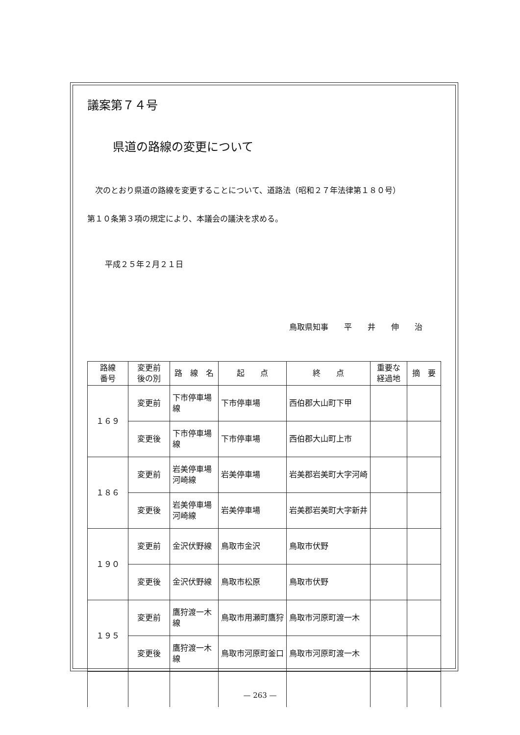議案第７４号
県道の路線の変更について
　次のとおり県道の路線を変更することについて、道路法（昭和２７年法律第１８０号）
第１０条第３項の規定により、本議会の議決を求める。
平成２５年２月２１日
鳥取県知事　　平　　井　　伸　　治
| 路線 番号 | 変更前 後の別 | 路 線 名 | 起 点 | 終 点 | 重要な 経過地 | 摘 要 |
| --- | --- | --- | --- | --- | --- | --- |
| １６９ | 変更前 | 下市停車場線 | 下市停車場 | 西伯郡大山町下甲 | | |
| | 変更後 | 下市停車場線 | 下市停車場 | 西伯郡大山町上市 | | |
| １８６ | 変更前 | 岩美停車場河崎線 | 岩美停車場 | 岩美郡岩美町大字河崎 | | |
| | 変更後 | 岩美停車場河崎線 | 岩美停車場 | 岩美郡岩美町大字新井 | | |
| １９０ | 変更前 | 金沢伏野線 | 鳥取市金沢 | 鳥取市伏野 | | |
| | 変更後 | 金沢伏野線 | 鳥取市松原 | 鳥取市伏野 | | |
| １９５ | 変更前 | 鷹狩渡一木線 | 鳥取市用瀬町鷹狩 | 鳥取市河原町渡一木 | | |
| | 変更後 | 鷹狩渡一木線 | 鳥取市河原町釜口 | 鳥取市河原町渡一木 | | |
— 263 —